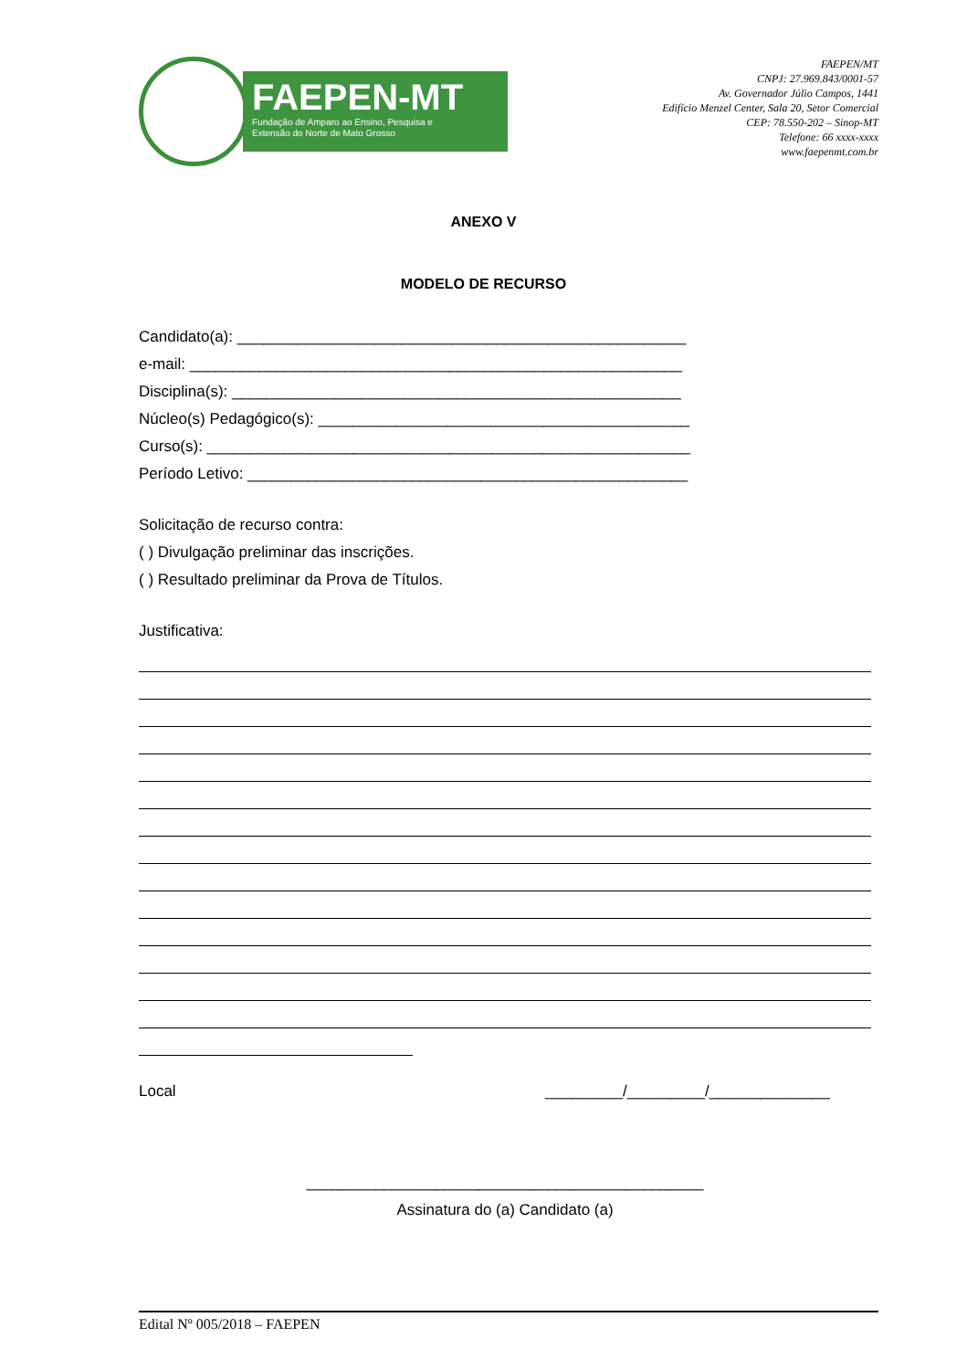FAEPEN-MT
Fundação de Amparo ao Ensino, Pesquisa e
Extensão do Norte de Mato Grosso
FAEPEN/MT
CNPJ: 27.969.843/0001-57
Av. Governador Júlio Campos, 1441
Edifício Menzel Center, Sala 20, Setor Comercial
CEP: 78.550-202 – Sinop-MT
Telefone: 66 xxxx-xxxx
www.faepenmt.com.br
ANEXO V
MODELO DE RECURSO
Candidato(a): ____________________________________________________
e-mail: _________________________________________________________
Disciplina(s): ____________________________________________________
Núcleo(s) Pedagógico(s): ___________________________________________
Curso(s): ________________________________________________________
Período Letivo: ___________________________________________________
Solicitação de recurso contra:
( ) Divulgação preliminar das inscrições.
( ) Resultado preliminar da Prova de Títulos.
Justificativa:
Local _________/_________/______________
______________________________________________
Assinatura do (a) Candidato (a)
Edital Nº 005/2018 – FAEPEN